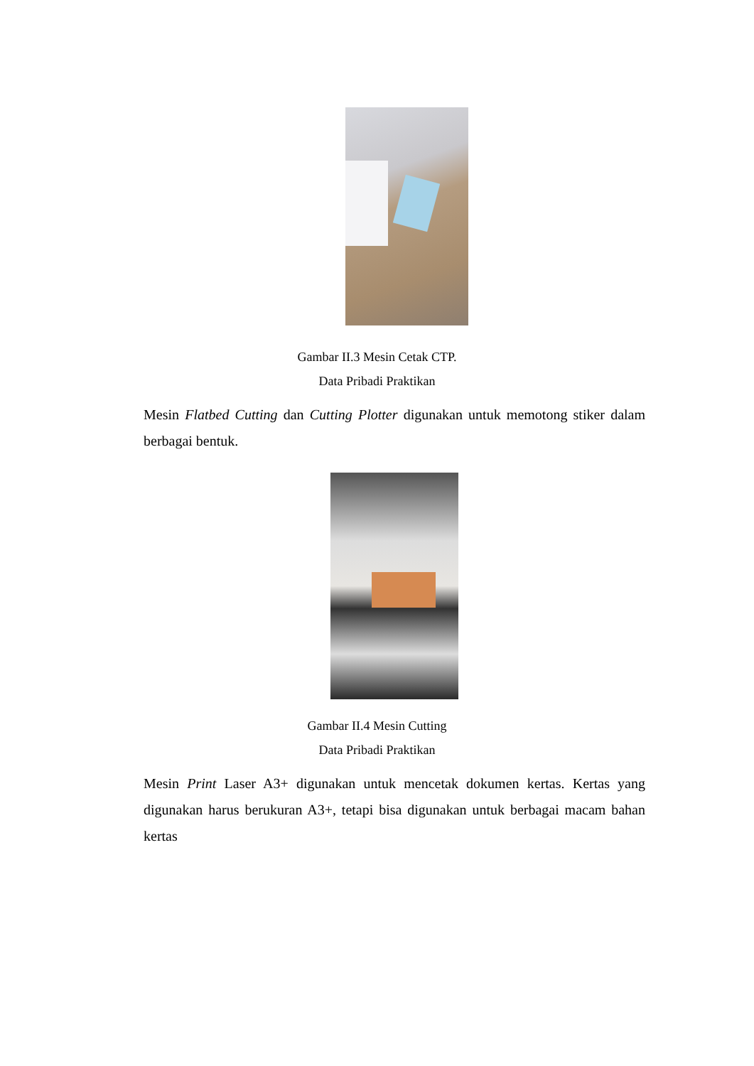Gambar II.3 Mesin Cetak CTP.
Data Pribadi Praktikan
Mesin Flatbed Cutting dan Cutting Plotter digunakan untuk memotong stiker dalam berbagai bentuk.
Gambar II.4 Mesin Cutting
Data Pribadi Praktikan
Mesin Print Laser A3+ digunakan untuk mencetak dokumen kertas. Kertas yang digunakan harus berukuran A3+, tetapi bisa digunakan untuk berbagai macam bahan kertas